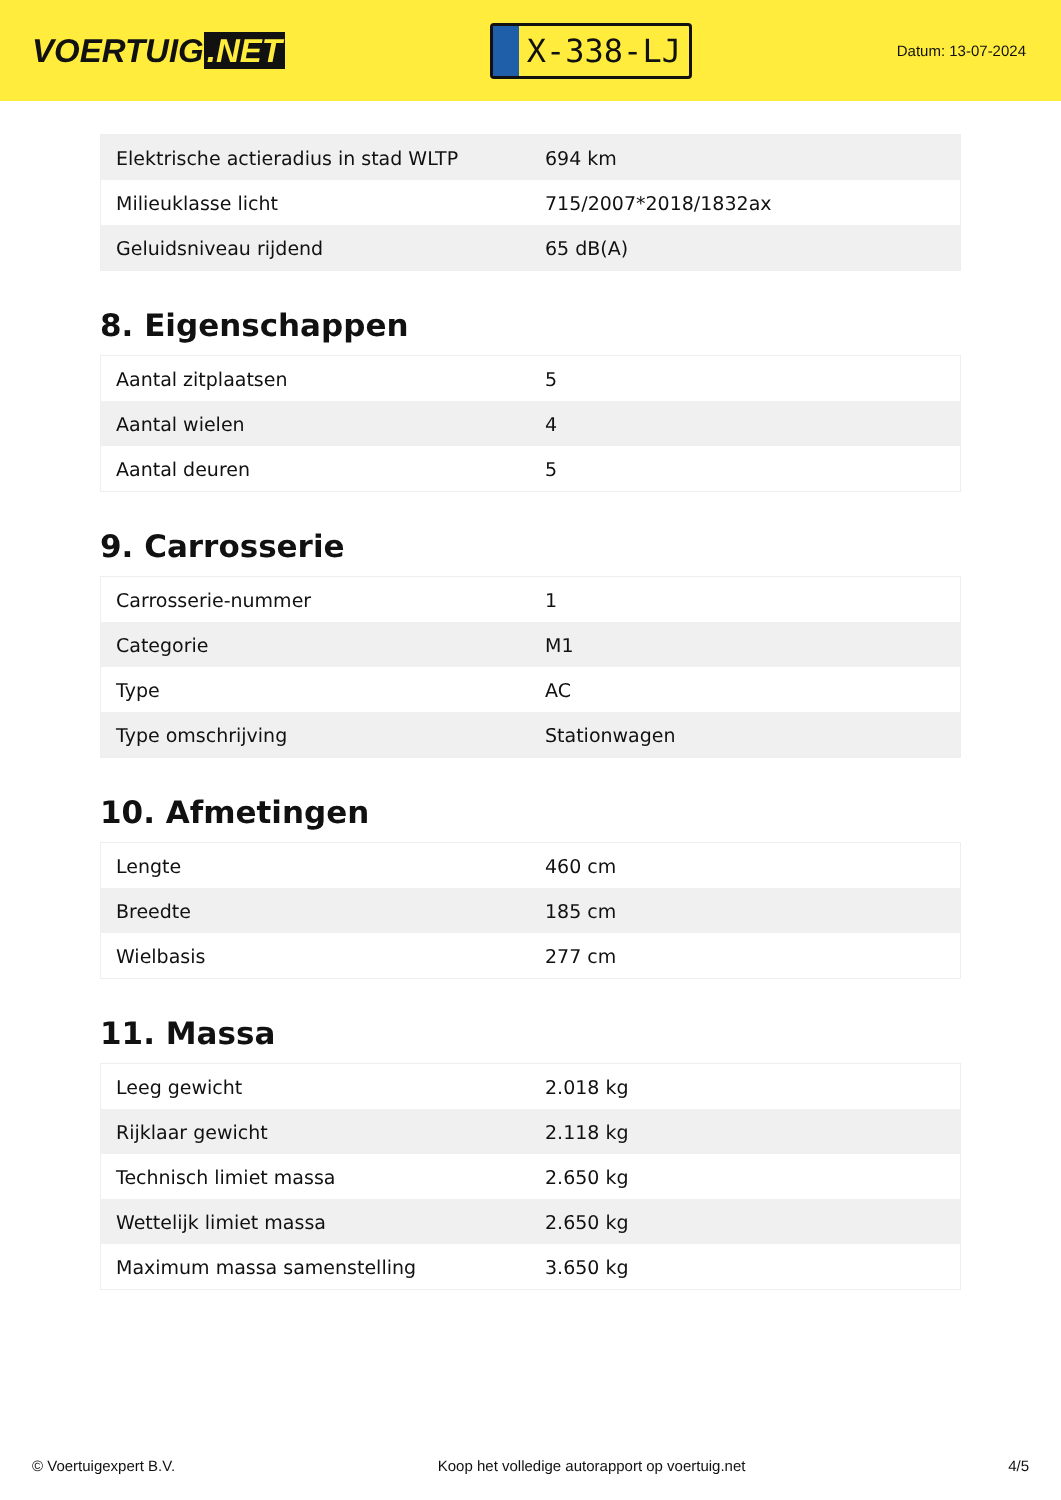VOERTUIG.NET
X-338-LJ
Datum: 13-07-2024
| Elektrische actieradius in stad WLTP | 694 km |
| Milieuklasse licht | 715/2007*2018/1832ax |
| Geluidsniveau rijdend | 65 dB(A) |
8. Eigenschappen
| Aantal zitplaatsen | 5 |
| Aantal wielen | 4 |
| Aantal deuren | 5 |
9. Carrosserie
| Carrosserie-nummer | 1 |
| Categorie | M1 |
| Type | AC |
| Type omschrijving | Stationwagen |
10. Afmetingen
| Lengte | 460 cm |
| Breedte | 185 cm |
| Wielbasis | 277 cm |
11. Massa
| Leeg gewicht | 2.018 kg |
| Rijklaar gewicht | 2.118 kg |
| Technisch limiet massa | 2.650 kg |
| Wettelijk limiet massa | 2.650 kg |
| Maximum massa samenstelling | 3.650 kg |
© Voertuigexpert B.V. Koop het volledige autorapport op voertuig.net 4/5